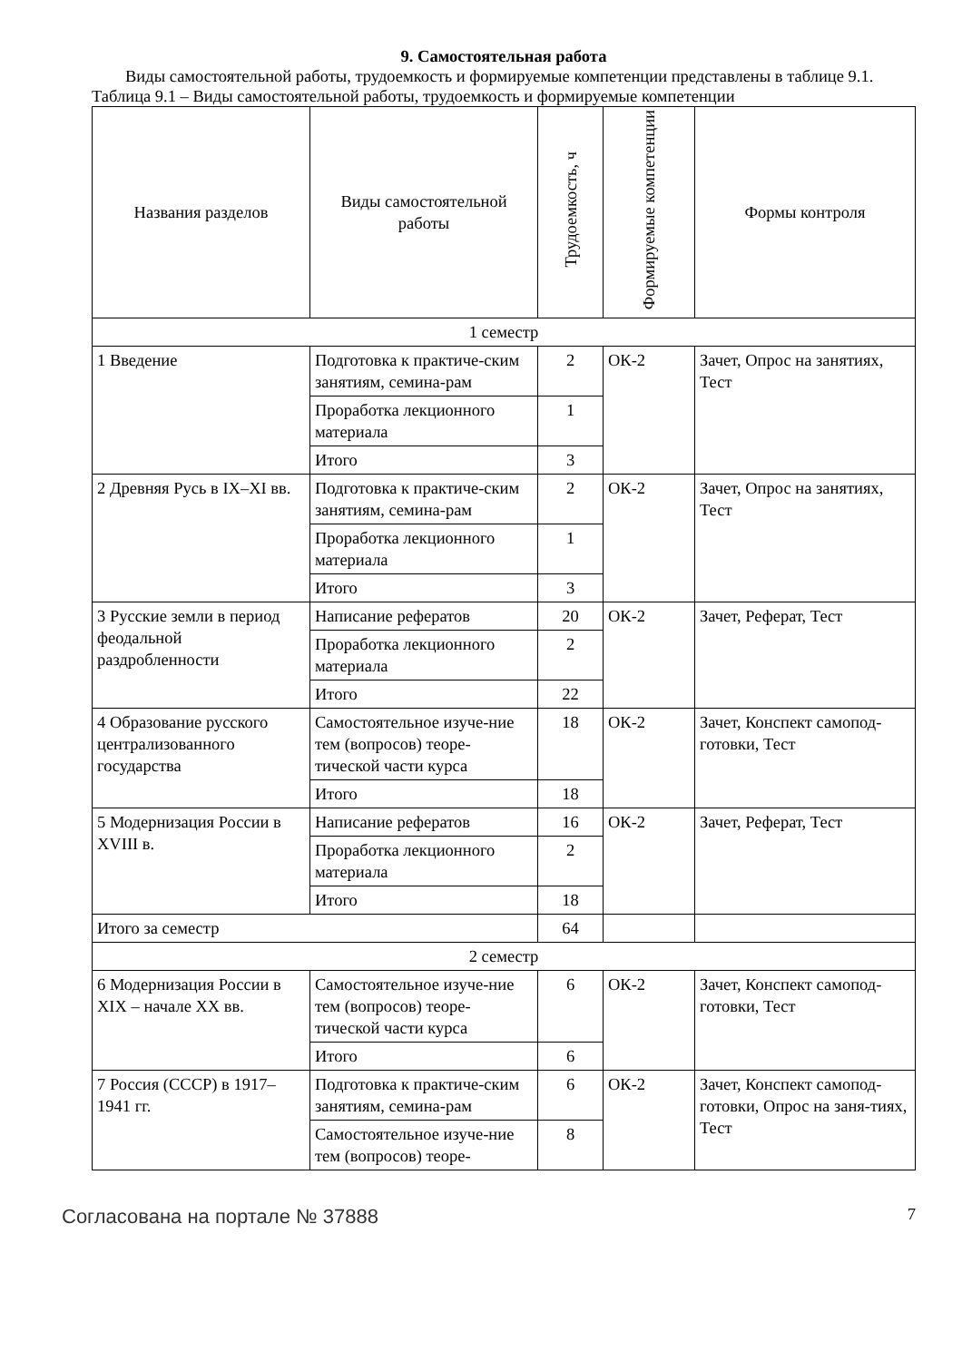9. Самостоятельная работа
Виды самостоятельной работы, трудоемкость и формируемые компетенции представлены в таблице 9.1.
Таблица 9.1 – Виды самостоятельной работы, трудоемкость и формируемые компетенции
| Названия разделов | Виды самостоятельной работы | Трудоемкость, ч | Формируемые компетенции | Формы контроля |
| --- | --- | --- | --- | --- |
| 1 семестр | | | | |
| 1 Введение | Подготовка к практиче-ским занятиям, семина-рам | 2 | ОК-2 | Зачет, Опрос на занятиях, Тест |
| | Проработка лекционного материала | 1 | | |
| | Итого | 3 | | |
| 2 Древняя Русь в IX–XI вв. | Подготовка к практиче-ским занятиям, семина-рам | 2 | ОК-2 | Зачет, Опрос на занятиях, Тест |
| | Проработка лекционного материала | 1 | | |
| | Итого | 3 | | |
| 3 Русские земли в период феодальной раздробленности | Написание рефератов | 20 | ОК-2 | Зачет, Реферат, Тест |
| | Проработка лекционного материала | 2 | | |
| | Итого | 22 | | |
| 4 Образование русского централизованного государства | Самостоятельное изуче-ние тем (вопросов) теоре-тической части курса | 18 | ОК-2 | Зачет, Конспект самопод-готовки, Тест |
| | Итого | 18 | | |
| 5 Модернизация России в XVIII в. | Написание рефератов | 16 | ОК-2 | Зачет, Реферат, Тест |
| | Проработка лекционного материала | 2 | | |
| | Итого | 18 | | |
| Итого за семестр | | 64 | | |
| 2 семестр | | | | |
| 6 Модернизация России в XIX – начале XX вв. | Самостоятельное изуче-ние тем (вопросов) теоре-тической части курса | 6 | ОК-2 | Зачет, Конспект самопод-готовки, Тест |
| | Итого | 6 | | |
| 7 Россия (СССР) в 1917–1941 гг. | Подготовка к практиче-ским занятиям, семина-рам | 6 | ОК-2 | Зачет, Конспект самопод-готовки, Опрос на заня-тиях, Тест |
| | Самостоятельное изуче-ние тем (вопросов) теоре- | 8 | | |
Согласована на портале № 37888 7